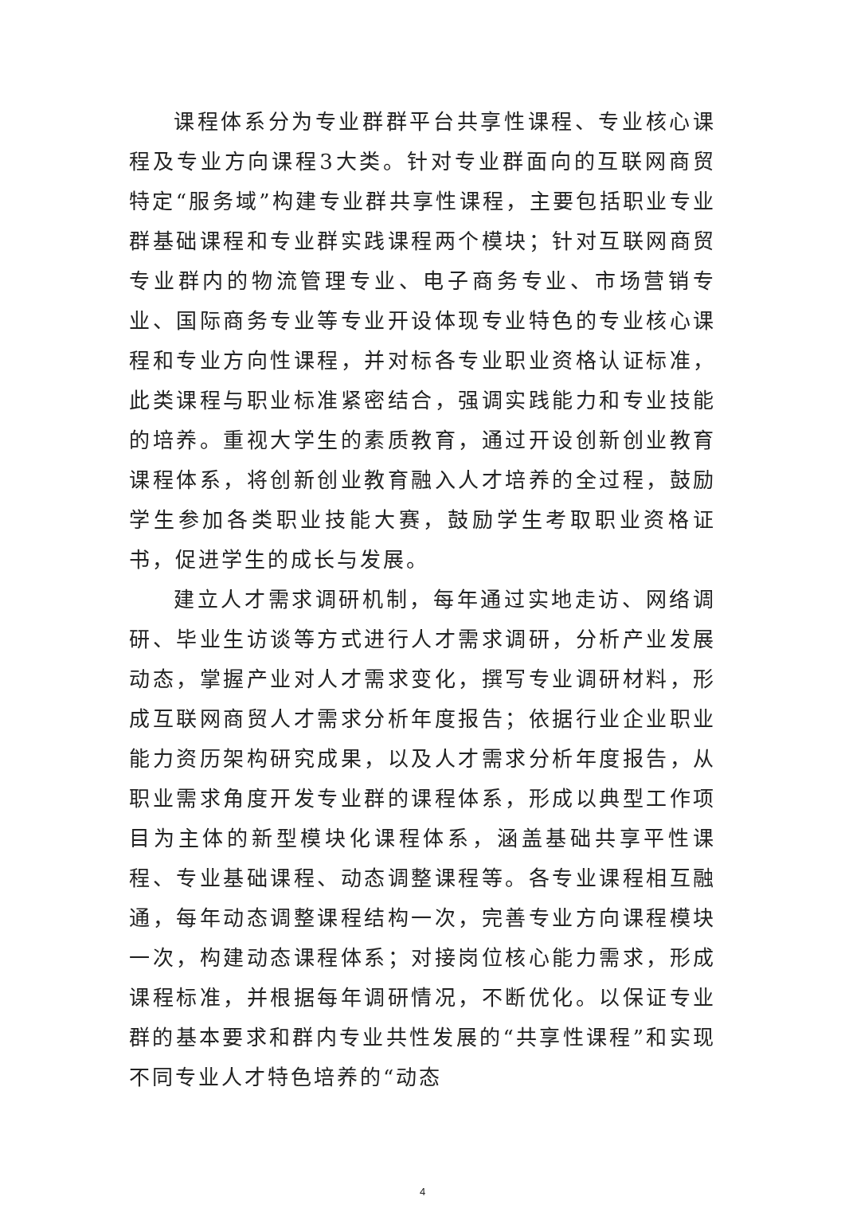课程体系分为专业群群平台共享性课程、专业核心课程及专业方向课程3大类。针对专业群面向的互联网商贸特定“服务域”构建专业群共享性课程，主要包括职业专业群基础课程和专业群实践课程两个模块；针对互联网商贸专业群内的物流管理专业、电子商务专业、市场营销专业、国际商务专业等专业开设体现专业特色的专业核心课程和专业方向性课程，并对标各专业职业资格认证标准，此类课程与职业标准紧密结合，强调实践能力和专业技能的培养。重视大学生的素质教育，通过开设创新创业教育课程体系，将创新创业教育融入人才培养的全过程，鼓励学生参加各类职业技能大赛，鼓励学生考取职业资格证书，促进学生的成长与发展。
建立人才需求调研机制，每年通过实地走访、网络调研、毕业生访谈等方式进行人才需求调研，分析产业发展动态，掌握产业对人才需求变化，撰写专业调研材料，形成互联网商贸人才需求分析年度报告；依据行业企业职业能力资历架构研究成果，以及人才需求分析年度报告，从职业需求角度开发专业群的课程体系，形成以典型工作项目为主体的新型模块化课程体系，涵盖基础共享平性课程、专业基础课程、动态调整课程等。各专业课程相互融通，每年动态调整课程结构一次，完善专业方向课程模块一次，构建动态课程体系；对接岗位核心能力需求，形成课程标准，并根据每年调研情况，不断优化。以保证专业群的基本要求和群内专业共性发展的“共享性课程”和实现不同专业人才特色培养的“动态
4